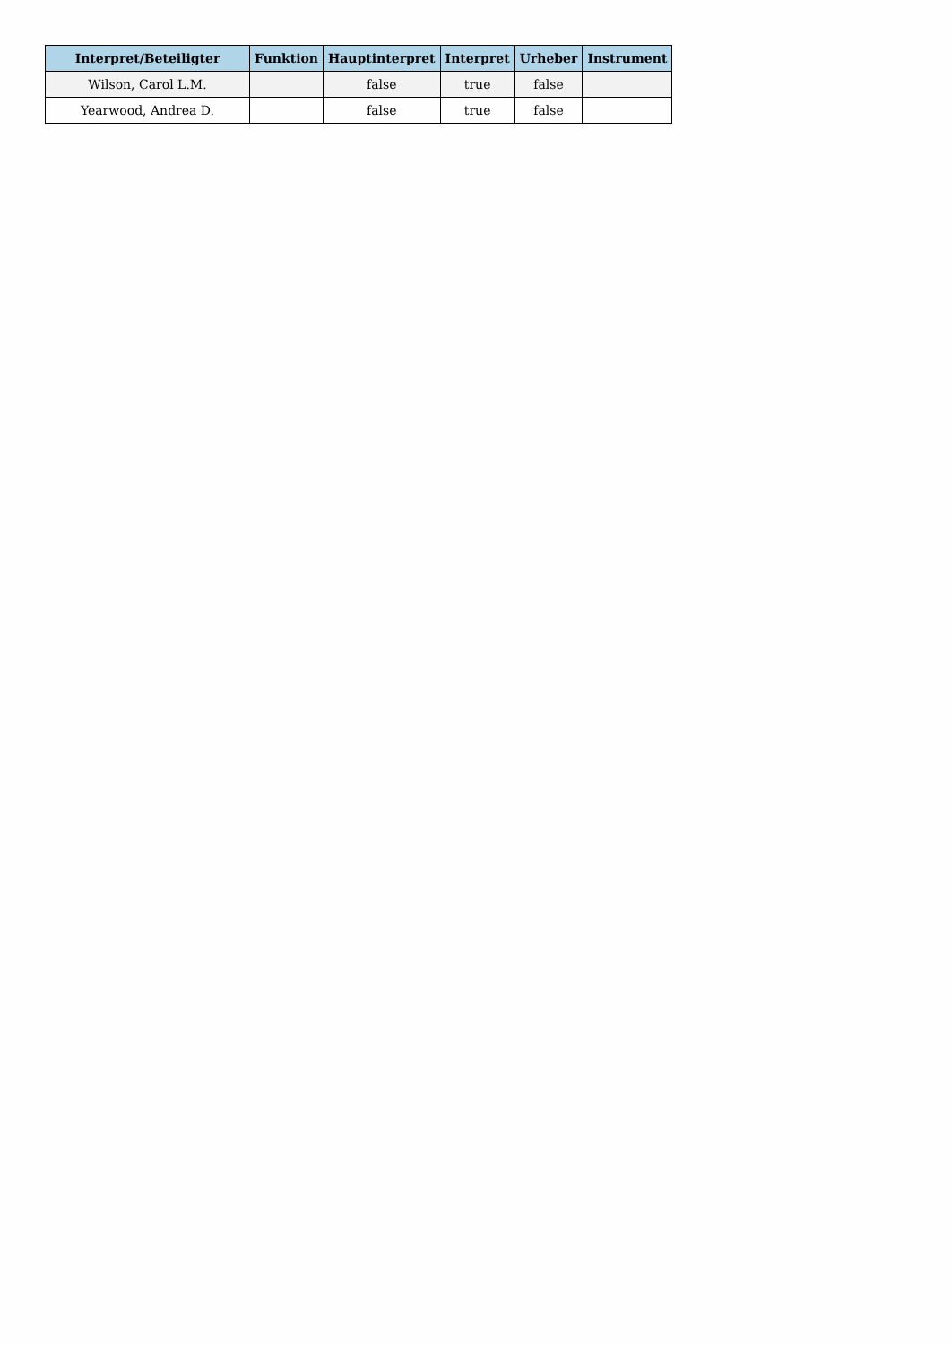| Interpret/Beteiligter | Funktion | Hauptinterpret | Interpret | Urheber | Instrument |
| --- | --- | --- | --- | --- | --- |
| Wilson, Carol L.M. | | false | true | false | |
| Yearwood, Andrea D. | | false | true | false | |